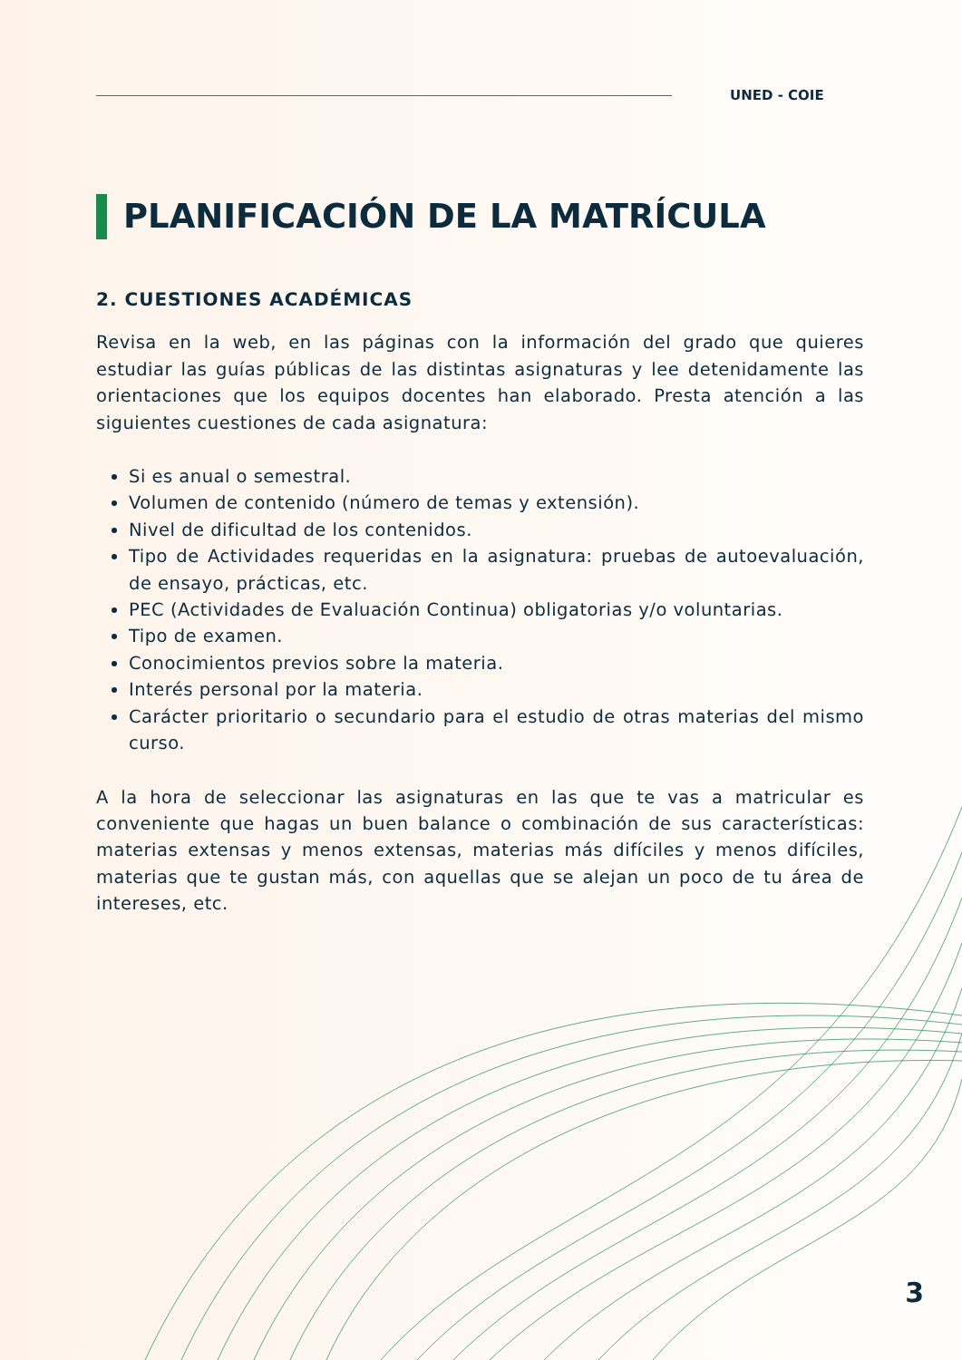UNED - COIE
PLANIFICACIÓN DE LA MATRÍCULA
2. CUESTIONES ACADÉMICAS
Revisa en la web, en las páginas con la información del grado que quieres estudiar las guías públicas de las distintas asignaturas y lee detenidamente las orientaciones que los equipos docentes han elaborado. Presta atención a las siguientes cuestiones de cada asignatura:
Si es anual o semestral.
Volumen de contenido (número de temas y extensión).
Nivel de dificultad de los contenidos.
Tipo de Actividades requeridas en la asignatura: pruebas de autoevaluación, de ensayo, prácticas, etc.
PEC (Actividades de Evaluación Continua) obligatorias y/o voluntarias.
Tipo de examen.
Conocimientos previos sobre la materia.
Interés personal por la materia.
Carácter prioritario o secundario para el estudio de otras materias del mismo curso.
A la hora de seleccionar las asignaturas en las que te vas a matricular es conveniente que hagas un buen balance o combinación de sus características: materias extensas y menos extensas, materias más difíciles y menos difíciles, materias que te gustan más, con aquellas que se alejan un poco de tu área de intereses, etc.
3